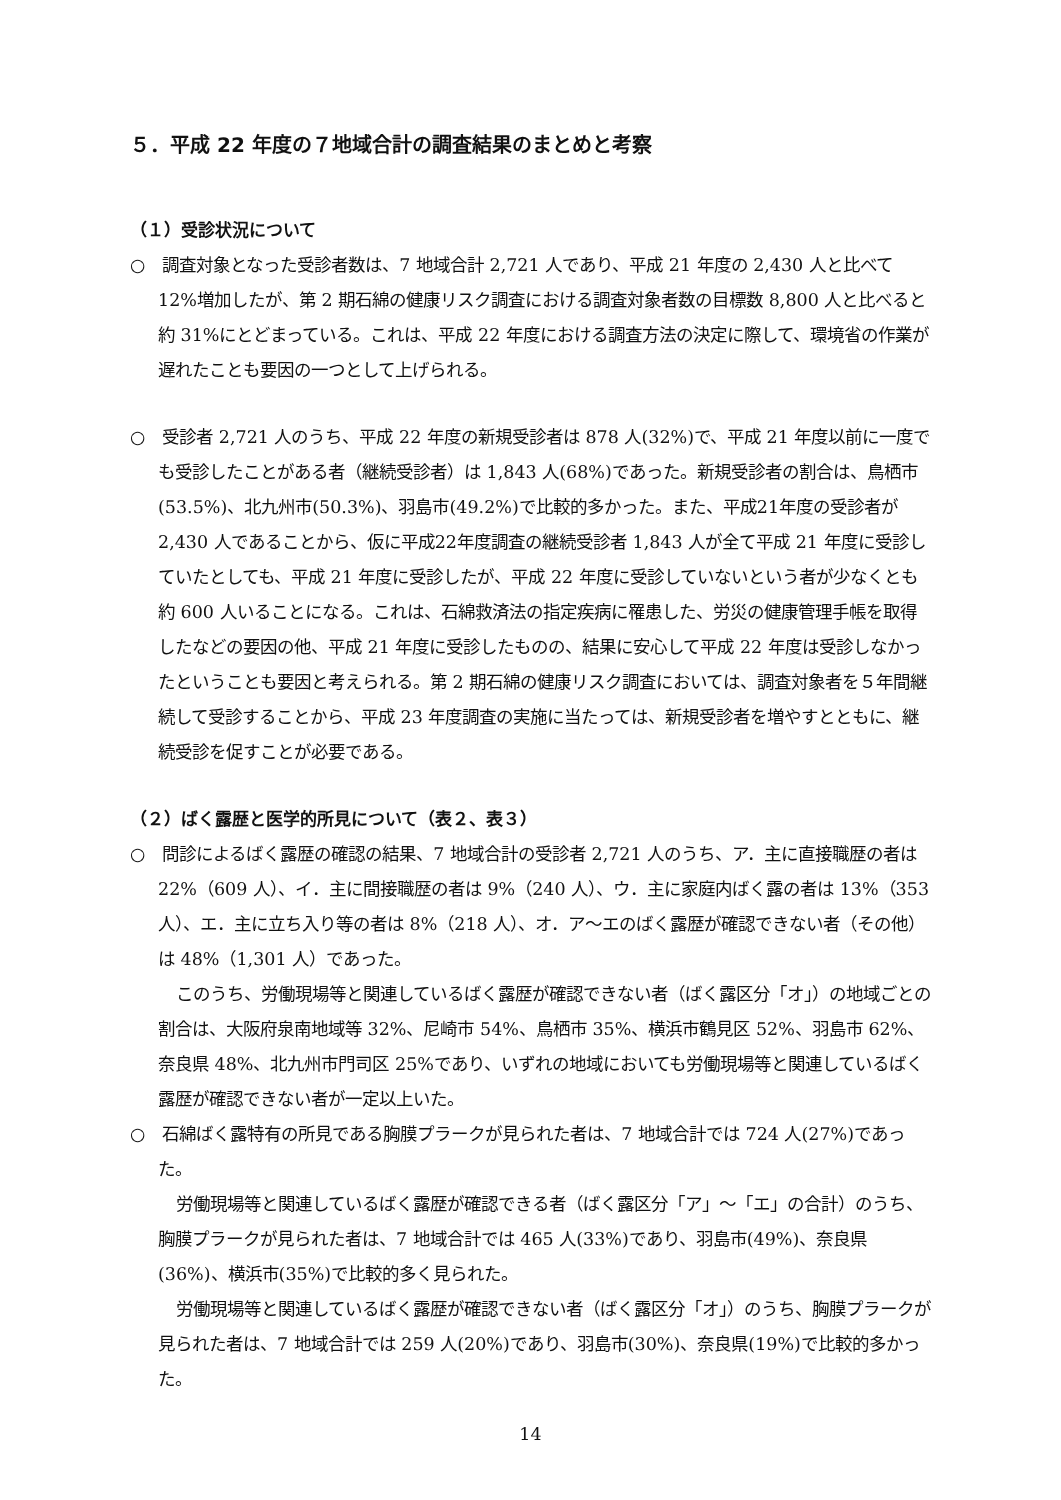５．平成 22 年度の７地域合計の調査結果のまとめと考察
（１）受診状況について
○　調査対象となった受診者数は、7 地域合計 2,721 人であり、平成 21 年度の 2,430 人と比べて 12%増加したが、第 2 期石綿の健康リスク調査における調査対象者数の目標数 8,800 人と比べると約 31%にとどまっている。これは、平成 22 年度における調査方法の決定に際して、環境省の作業が遅れたことも要因の一つとして上げられる。
○　受診者 2,721 人のうち、平成 22 年度の新規受診者は 878 人(32%)で、平成 21 年度以前に一度でも受診したことがある者（継続受診者）は 1,843 人(68%)であった。新規受診者の割合は、鳥栖市(53.5%)、北九州市(50.3%)、羽島市(49.2%)で比較的多かった。また、平成21年度の受診者が 2,430 人であることから、仮に平成22年度調査の継続受診者 1,843 人が全て平成 21 年度に受診していたとしても、平成 21 年度に受診したが、平成 22 年度に受診していないという者が少なくとも約 600 人いることになる。これは、石綿救済法の指定疾病に罹患した、労災の健康管理手帳を取得したなどの要因の他、平成 21 年度に受診したものの、結果に安心して平成 22 年度は受診しなかったということも要因と考えられる。第 2 期石綿の健康リスク調査においては、調査対象者を５年間継続して受診することから、平成 23 年度調査の実施に当たっては、新規受診者を増やすとともに、継続受診を促すことが必要である。
（２）ばく露歴と医学的所見について（表２、表３）
○　問診によるばく露歴の確認の結果、7 地域合計の受診者 2,721 人のうち、ア．主に直接職歴の者は 22%（609 人）、イ．主に間接職歴の者は 9%（240 人）、ウ．主に家庭内ばく露の者は 13%（353 人）、エ．主に立ち入り等の者は 8%（218 人）、オ．ア～エのばく露歴が確認できない者（その他）は 48%（1,301 人）であった。
このうち、労働現場等と関連しているばく露歴が確認できない者（ばく露区分「オ」）の地域ごとの割合は、大阪府泉南地域等 32%、尼崎市 54%、鳥栖市 35%、横浜市鶴見区 52%、羽島市 62%、奈良県 48%、北九州市門司区 25%であり、いずれの地域においても労働現場等と関連しているばく露歴が確認できない者が一定以上いた。
○　石綿ばく露特有の所見である胸膜プラークが見られた者は、7 地域合計では 724 人(27%)であった。
労働現場等と関連しているばく露歴が確認できる者（ばく露区分「ア」～「エ」の合計）のうち、胸膜プラークが見られた者は、7 地域合計では 465 人(33%)であり、羽島市(49%)、奈良県(36%)、横浜市(35%)で比較的多く見られた。
労働現場等と関連しているばく露歴が確認できない者（ばく露区分「オ」）のうち、胸膜プラークが見られた者は、7 地域合計では 259 人(20%)であり、羽島市(30%)、奈良県(19%)で比較的多かった。
14